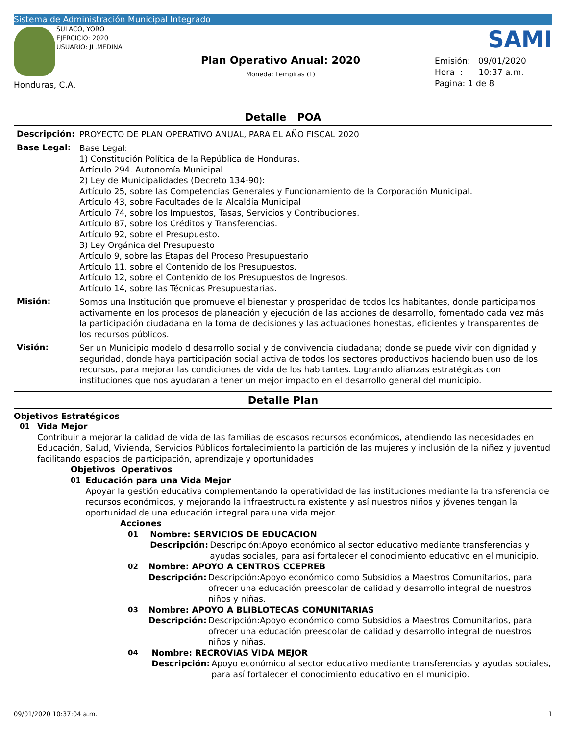Sistema de Administración Municipal Integrado
SULACO, YORO
EJERCICIO: 2020
USUARIO: JL.MEDINA
Honduras, C.A.
Plan Operativo Anual: 2020
Moneda: Lempiras (L)
SAMI
Emisión: 09/01/2020
Hora : 10:37 a.m.
Pagina: 1 de 8
Detalle POA
Descripción:
PROYECTO DE PLAN OPERATIVO ANUAL, PARA EL AÑO FISCAL 2020
Base Legal:
Base Legal:
1) Constitución Política de la República de Honduras.
Artículo 294. Autonomía Municipal
2) Ley de Municipalidades (Decreto 134-90):
Artículo 25, sobre las Competencias Generales y Funcionamiento de la Corporación Municipal.
Artículo 43, sobre Facultades de la Alcaldía Municipal
Artículo 74, sobre los Impuestos, Tasas, Servicios y Contribuciones.
Artículo 87, sobre los Créditos y Transferencias.
Artículo 92, sobre el Presupuesto.
3) Ley Orgánica del Presupuesto
Artículo 9, sobre las Etapas del Proceso Presupuestario
Artículo 11, sobre el Contenido de los Presupuestos.
Artículo 12, sobre el Contenido de los Presupuestos de Ingresos.
Artículo 14, sobre las Técnicas Presupuestarias.
Misión:
Somos una Institución que promueve el bienestar y prosperidad de todos los habitantes, donde participamos activamente en los procesos de planeación y ejecución de las acciones de desarrollo, fomentado cada vez más la participación ciudadana en la toma de decisiones y las actuaciones honestas, eficientes y transparentes de los recursos públicos.
Visión:
Ser un Municipio modelo d desarrollo social y de convivencia ciudadana; donde se puede vivir con dignidad y seguridad, donde haya participación social activa de todos los sectores productivos haciendo buen uso de los recursos, para mejorar las condiciones de vida de los habitantes. Logrando alianzas estratégicas con instituciones que nos ayudaran a tener un mejor impacto en el desarrollo general del municipio.
Detalle Plan
Objetivos Estratégicos
01 Vida Mejor
Contribuir a mejorar la calidad de vida de las familias de escasos recursos económicos, atendiendo las necesidades en Educación, Salud, Vivienda, Servicios Públicos fortalecimiento la partición de las mujeres y inclusión de la niñez y juventud facilitando espacios de participación, aprendizaje y oportunidades
Objetivos Operativos
01 Educación para una Vida Mejor
Apoyar la gestión educativa complementando la operatividad de las instituciones mediante la transferencia de recursos económicos, y mejorando la infraestructura existente y así nuestros niños y jóvenes tengan la oportunidad de una educación integral para una vida mejor.
Acciones
01 Nombre: SERVICIOS DE EDUCACION
Descripción:
Descripción:Apoyo económico al sector educativo mediante transferencias y ayudas sociales, para así fortalecer el conocimiento educativo en el municipio.
02 Nombre: APOYO A CENTROS CCEPREB
Descripción:
Descripción:Apoyo económico como Subsidios a Maestros Comunitarios, para ofrecer una educación preescolar de calidad y desarrollo integral de nuestros niños y niñas.
03 Nombre: APOYO A BLIBLOTECAS COMUNITARIAS
Descripción:
Descripción:Apoyo económico como Subsidios a Maestros Comunitarios, para ofrecer una educación preescolar de calidad y desarrollo integral de nuestros niños y niñas.
04 Nombre: RECROVIAS VIDA MEJOR
Descripción:
Apoyo económico al sector educativo mediante transferencias y ayudas sociales, para así fortalecer el conocimiento educativo en el municipio.
09/01/2020 10:37:04 a.m. 1